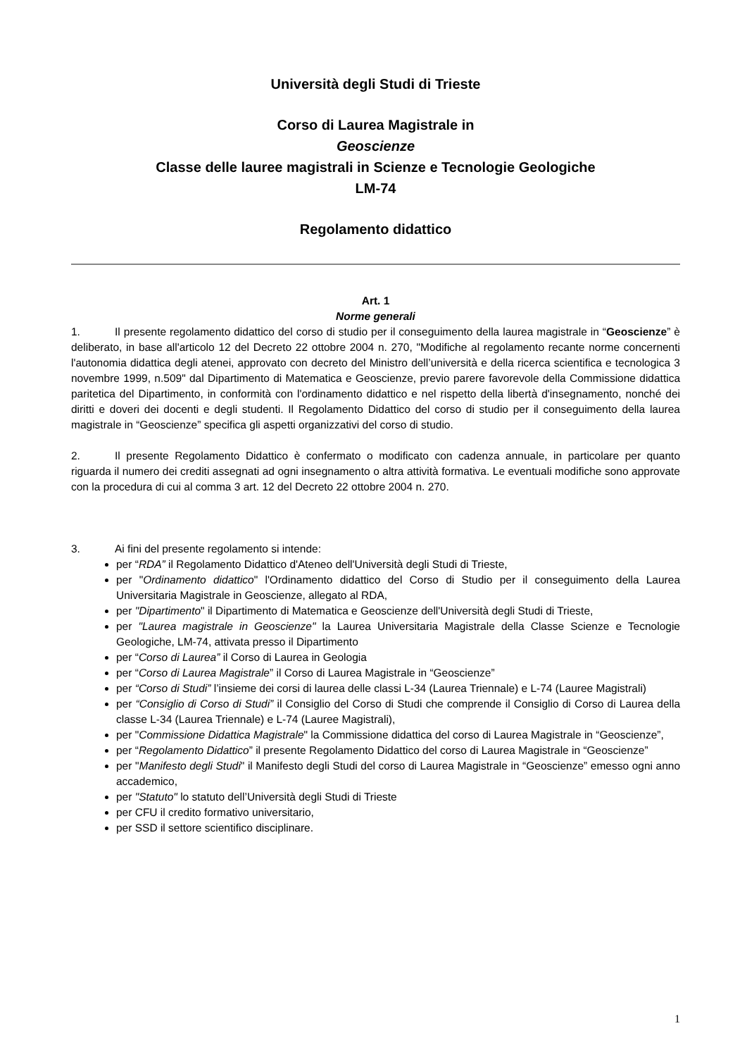Università degli Studi di Trieste
Corso di Laurea Magistrale in
Geoscienze
Classe delle lauree magistrali in Scienze e Tecnologie Geologiche
LM-74
Regolamento didattico
Art. 1
Norme generali
1. Il presente regolamento didattico del corso di studio per il conseguimento della laurea magistrale in “Geoscienze” è deliberato, in base all'articolo 12 del Decreto 22 ottobre 2004 n. 270, "Modifiche al regolamento recante norme concernenti l'autonomia didattica degli atenei, approvato con decreto del Ministro dell’università e della ricerca scientifica e tecnologica 3 novembre 1999, n.509" dal Dipartimento di Matematica e Geoscienze, previo parere favorevole della Commissione didattica paritetica del Dipartimento, in conformità con l'ordinamento didattico e nel rispetto della libertà d'insegnamento, nonché dei diritti e doveri dei docenti e degli studenti. Il Regolamento Didattico del corso di studio per il conseguimento della laurea magistrale in “Geoscienze” specifica gli aspetti organizzativi del corso di studio.
2. Il presente Regolamento Didattico è confermato o modificato con cadenza annuale, in particolare per quanto riguarda il numero dei crediti assegnati ad ogni insegnamento o altra attività formativa. Le eventuali modifiche sono approvate con la procedura di cui al comma 3 art. 12 del Decreto 22 ottobre 2004 n. 270.
3. Ai fini del presente regolamento si intende:
per “RDA” il Regolamento Didattico d'Ateneo dell'Università degli Studi di Trieste,
per "Ordinamento didattico" l'Ordinamento didattico del Corso di Studio per il conseguimento della Laurea Universitaria Magistrale in Geoscienze, allegato al RDA,
per "Dipartimento" il Dipartimento di Matematica e Geoscienze dell'Università degli Studi di Trieste,
per "Laurea magistrale in Geoscienze" la Laurea Universitaria Magistrale della Classe Scienze e Tecnologie Geologiche, LM-74, attivata presso il Dipartimento
per “Corso di Laurea” il Corso di Laurea in Geologia
per “Corso di Laurea Magistrale” il Corso di Laurea Magistrale in “Geoscienze”
per “Corso di Studi” l’insieme dei corsi di laurea delle classi L-34 (Laurea Triennale) e L-74 (Lauree Magistrali)
per “Consiglio di Corso di Studi” il Consiglio del Corso di Studi che comprende il Consiglio di Corso di Laurea della classe L-34 (Laurea Triennale) e L-74 (Lauree Magistrali),
per "Commissione Didattica Magistrale" la Commissione didattica del corso di Laurea Magistrale in “Geoscienze”,
per “Regolamento Didattico” il presente Regolamento Didattico del corso di Laurea Magistrale in “Geoscienze”
per "Manifesto degli Studi" il Manifesto degli Studi del corso di Laurea Magistrale in “Geoscienze” emesso ogni anno accademico,
per "Statuto" lo statuto dell’Università degli Studi di Trieste
per CFU il credito formativo universitario,
per SSD il settore scientifico disciplinare.
1